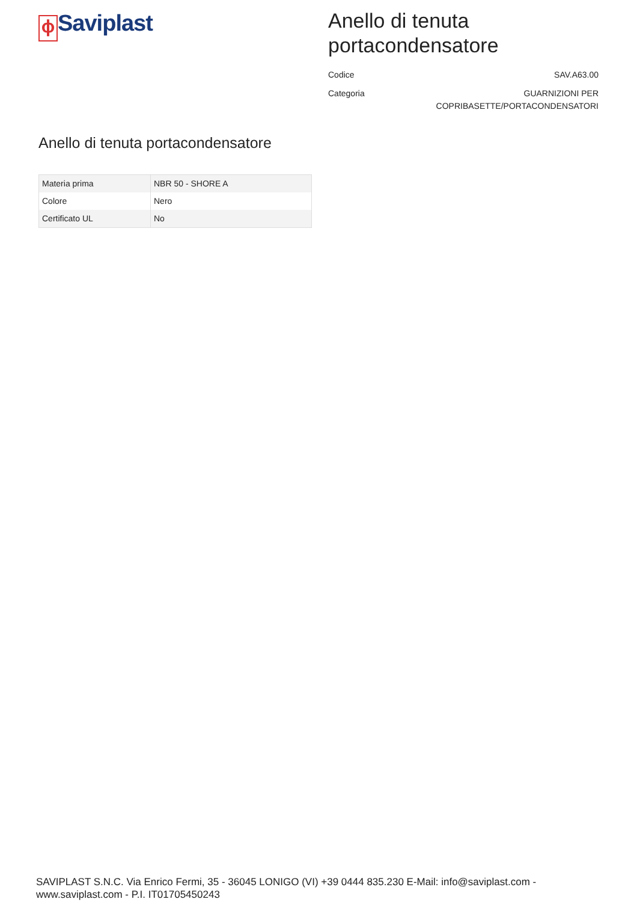ϕ Saviplast
Anello di tenuta portacondensatore
Codice SAV.A63.00
Categoria GUARNIZIONI PER
COPRIBASETTE/PORTACONDENSATORI
Anello di tenuta portacondensatore
| Materia prima | NBR 50 - SHORE A |
| Colore | Nero |
| Certificato UL | No |
SAVIPLAST S.N.C. Via Enrico Fermi, 35 - 36045 LONIGO (VI) +39 0444 835.230 E-Mail: info@saviplast.com - www.saviplast.com - P.I. IT01705450243